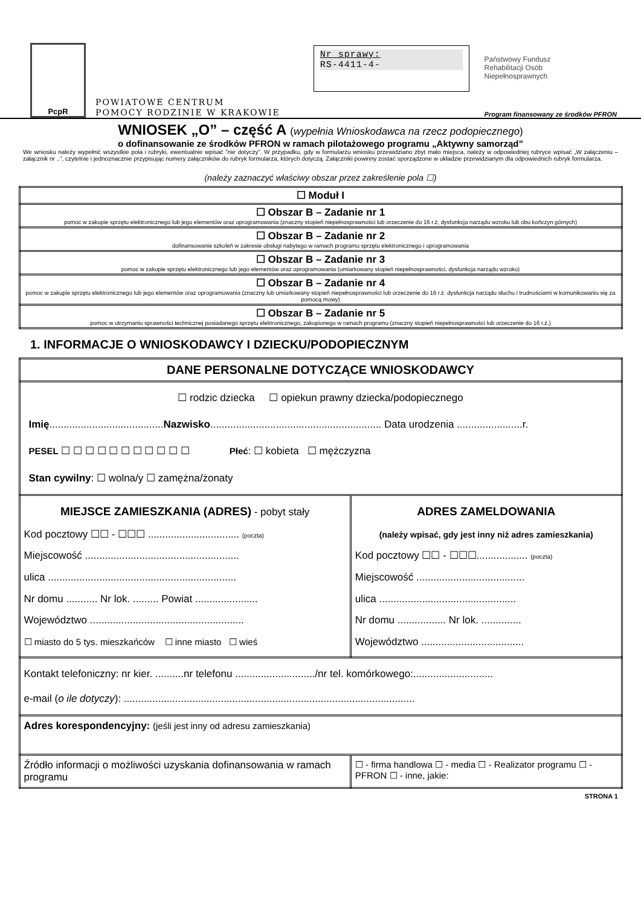PcpR
POWIATOWE CENTRUM
POMOCY RODZINIE W KRAKOWIE
Nr sprawy:
RS-4411-4-
Państwowy Fundusz
Rehabilitacji Osób
Niepełnosprawnych
Program finansowany ze środków PFRON
WNIOSEK „O” – część A (wypełnia Wnioskodawca na rzecz podopiecznego)
o dofinansowanie ze środków PFRON w ramach pilotażowego programu „Aktywny samorząd”
We wniosku należy wypełnić wszystkie pola i rubryki, ewentualnie wpisać ”nie dotyczy”. W przypadku, gdy w formularzu wniosku przewidziano zbyt mało miejsca, należy w odpowiedniej rubryce wpisać „W załączeniu – załącznik nr ..”, czytelnie i jednoznacznie przypisując numery załączników do rubryk formularza, których dotyczą. Załączniki powinny zostać sporządzone w układzie przewidzianym dla odpowiednich rubryk formularza.
(należy zaznaczyć właściwy obszar przez zakreślenie pola ☐)
| ☐ Moduł I |
| ☐ Obszar B – Zadanie nr 1 pomoc w zakupie sprzętu elektronicznego lub jego elementów oraz oprogramowania (znaczny stopień niepełnosprawności lub orzeczenie do 16 r.ż, dysfunkcja narządu wzroku lub obu kończyn górnych) |
| ☐ Obszar B – Zadanie nr 2 dofinansowanie szkoleń w zakresie obsługi nabytego w ramach programu sprzętu elektronicznego i oprogramowania |
| ☐ Obszar B – Zadanie nr 3 pomoc w zakupie sprzętu elektronicznego lub jego elementów oraz oprogramowania (umiarkowany stopień niepełnosprawności, dysfunkcja narządu wzroku) |
| ☐ Obszar B – Zadanie nr 4 pomoc w zakupie sprzętu elektronicznego lub jego elementów oraz oprogramowania (znaczny lub umiarkowany stopień niepełnosprawności lub orzeczenie do 16 r.ż. dysfunkcja narządu słuchu i trudnościami w komunikowaniu się za pomocą mowy) |
| ☐ Obszar B – Zadanie nr 5 pomoc w utrzymaniu sprawności technicznej posiadanego sprzętu elektronicznego, zakupionego w ramach programu (znaczny stopień niepełnosprawności lub orzeczenie do 16 r.ż.) |
1. INFORMACJE O WNIOSKODAWCY I DZIECKU/PODOPIECZNYM
| DANE PERSONALNE DOTYCZĄCE WNIOSKODAWCY | |
| ☐ rodzic dziecka ☐ opiekun prawny dziecka/podopiecznego Imię ........................................ Nazwisko ............................................................ Data urodzenia .......................r. PESEL ☐ ☐ ☐ ☐ ☐ ☐ ☐ ☐ ☐ ☐ ☐ Płeć : ☐ kobieta ☐ mężczyzna Stan cywilny : ☐ wolna/y ☐ zamężna/żonaty | |
| MIEJSCE ZAMIESZKANIA (ADRES) - pobyt stały Kod pocztowy ☐☐ - ☐☐☐ ................................ (poczta) Miejscowość ...................................................... ulica .................................................................. Nr domu ........... Nr lok. ......... Powiat ...................... Województwo ...................................................... ☐ miasto do 5 tys. mieszkańców ☐ inne miasto ☐ wieś | ADRES ZAMELDOWANIA (należy wpisać, gdy jest inny niż adres zamieszkania) Kod pocztowy ☐☐ - ☐☐☐.................. (poczta) Miejscowość ...................................... ulica ................................................ Nr domu ................. Nr lok. .............. Województwo .................................... |
| Kontakt telefoniczny: nr kier. ..........nr telefonu ............................/nr tel. komórkowego:............................ e-mail ( o ile dotyczy ): ...................................................................................................... | |
| Adres korespondencyjny: (jeśli jest inny od adresu zamieszkania) | |
| Źródło informacji o możliwości uzyskania dofinansowania w ramach programu | ☐ - firma handlowa ☐ - media ☐ - Realizator programu ☐ - PFRON ☐ - inne, jakie: |
STRONA 1